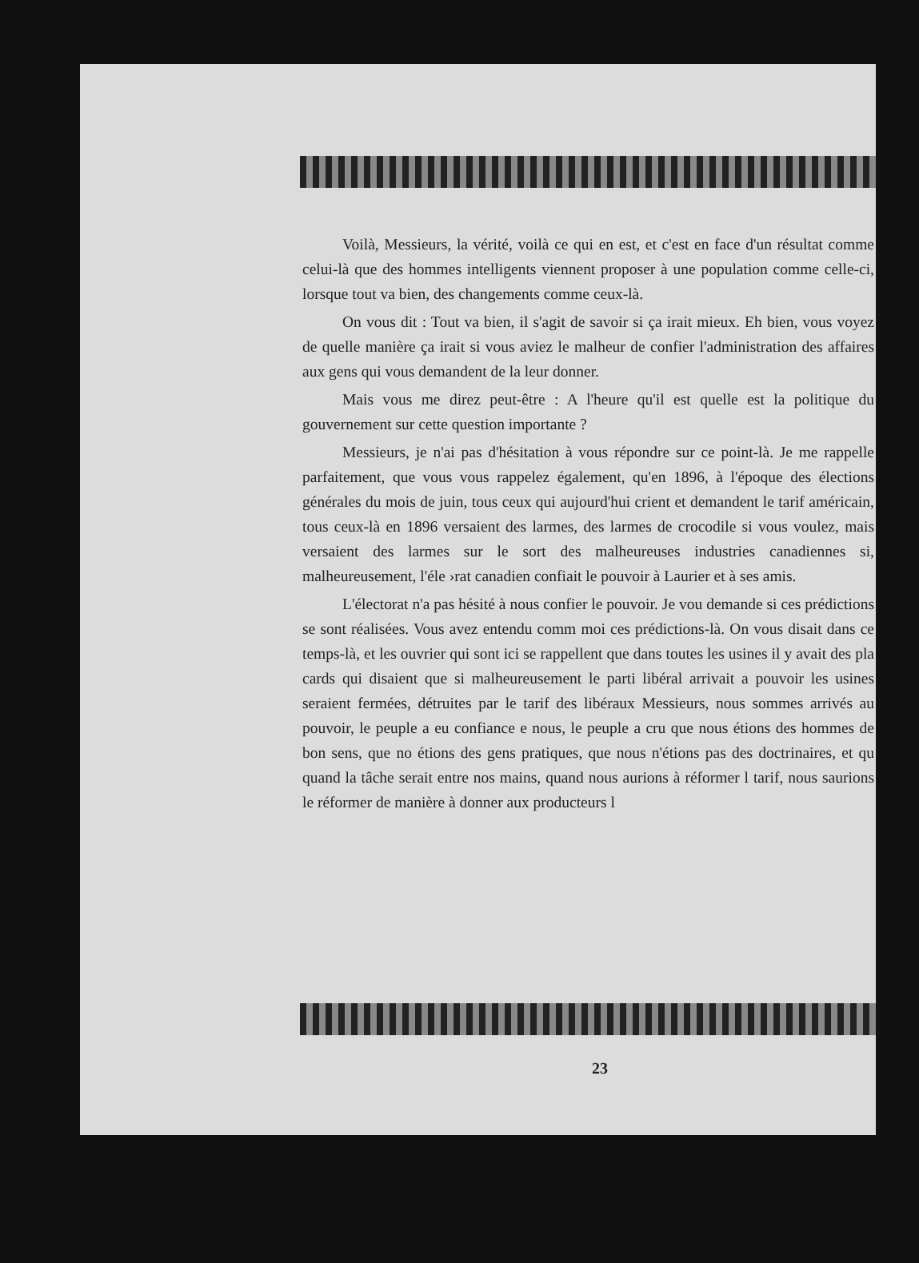Voilà, Messieurs, la vérité, voilà ce qui en est, et c'est en face d'un résultat comme celui-là que des hommes intelligents viennent proposer à une population comme celle-ci, lorsque tout va bien, des changements comme ceux-là.
On vous dit : Tout va bien, il s'agit de savoir si ça irait mieux. Eh bien, vous voyez de quelle manière ça irait si vous aviez le malheur de confier l'administration des affaires aux gens qui vous demandent de la leur donner.
Mais vous me direz peut-être : A l'heure qu'il est quelle est la politique du gouvernement sur cette question importante ?
Messieurs, je n'ai pas d'hésitation à vous répondre sur ce point-là. Je me rappelle parfaitement, que vous vous rappelez également, qu'en 1896, à l'époque des élections générales du mois de juin, tous ceux qui aujourd'hui crient et demandent le tarif américain, tous ceux-là en 1896 versaient des larmes, des larmes de crocodile si vous voulez, mais versaient des larmes sur le sort des malheureuses industries canadiennes si, malheureusement, l'éle ›rat canadien confiait le pouvoir à Laurier et à ses amis.
L'électorat n'a pas hésité à nous confier le pouvoir. Je vou demande si ces prédictions se sont réalisées. Vous avez entendu comm moi ces prédictions-là. On vous disait dans ce temps-là, et les ouvrier qui sont ici se rappellent que dans toutes les usines il y avait des pla cards qui disaient que si malheureusement le parti libéral arrivait a pouvoir les usines seraient fermées, détruites par le tarif des libéraux Messieurs, nous sommes arrivés au pouvoir, le peuple a eu confiance e nous, le peuple a cru que nous étions des hommes de bon sens, que no étions des gens pratiques, que nous n'étions pas des doctrinaires, et qu quand la tâche serait entre nos mains, quand nous aurions à réformer l tarif, nous saurions le réformer de manière à donner aux producteurs l
23